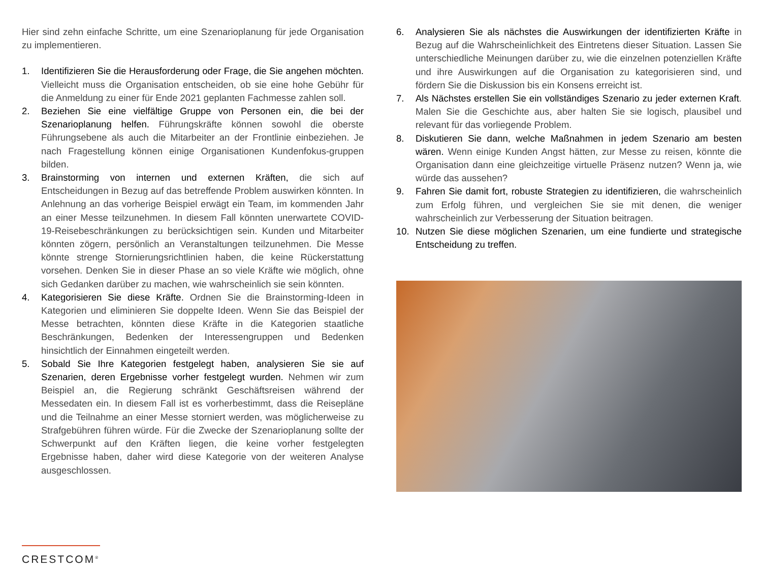Hier sind zehn einfache Schritte, um eine Szenarioplanung für jede Organisation zu implementieren.
1. Identifizieren Sie die Herausforderung oder Frage, die Sie angehen möchten. Vielleicht muss die Organisation entscheiden, ob sie eine hohe Gebühr für die Anmeldung zu einer für Ende 2021 geplanten Fachmesse zahlen soll.
2. Beziehen Sie eine vielfältige Gruppe von Personen ein, die bei der Szenarioplanung helfen. Führungskräfte können sowohl die oberste Führungsebene als auch die Mitarbeiter an der Frontlinie einbeziehen. Je nach Fragestellung können einige Organisationen Kundenfokus-gruppen bilden.
3. Brainstorming von internen und externen Kräften, die sich auf Entscheidungen in Bezug auf das betreffende Problem auswirken könnten. In Anlehnung an das vorherige Beispiel erwägt ein Team, im kommenden Jahr an einer Messe teilzunehmen. In diesem Fall könnten unerwartete COVID-19-Reisebeschränkungen zu berücksichtigen sein. Kunden und Mitarbeiter könnten zögern, persönlich an Veranstaltungen teilzunehmen. Die Messe könnte strenge Stornierungsrichtlinien haben, die keine Rückerstattung vorsehen. Denken Sie in dieser Phase an so viele Kräfte wie möglich, ohne sich Gedanken darüber zu machen, wie wahrscheinlich sie sein könnten.
4. Kategorisieren Sie diese Kräfte. Ordnen Sie die Brainstorming-Ideen in Kategorien und eliminieren Sie doppelte Ideen. Wenn Sie das Beispiel der Messe betrachten, könnten diese Kräfte in die Kategorien staatliche Beschränkungen, Bedenken der Interessengruppen und Bedenken hinsichtlich der Einnahmen eingeteilt werden.
5. Sobald Sie Ihre Kategorien festgelegt haben, analysieren Sie sie auf Szenarien, deren Ergebnisse vorher festgelegt wurden. Nehmen wir zum Beispiel an, die Regierung schränkt Geschäftsreisen während der Messedaten ein. In diesem Fall ist es vorherbestimmt, dass die Reisepläne und die Teilnahme an einer Messe storniert werden, was möglicherweise zu Strafgebühren führen würde. Für die Zwecke der Szenarioplanung sollte der Schwerpunkt auf den Kräften liegen, die keine vorher festgelegten Ergebnisse haben, daher wird diese Kategorie von der weiteren Analyse ausgeschlossen.
6. Analysieren Sie als nächstes die Auswirkungen der identifizierten Kräfte in Bezug auf die Wahrscheinlichkeit des Eintretens dieser Situation. Lassen Sie unterschiedliche Meinungen darüber zu, wie die einzelnen potenziellen Kräfte und ihre Auswirkungen auf die Organisation zu kategorisieren sind, und fördern Sie die Diskussion bis ein Konsens erreicht ist.
7. Als Nächstes erstellen Sie ein vollständiges Szenario zu jeder externen Kraft. Malen Sie die Geschichte aus, aber halten Sie sie logisch, plausibel und relevant für das vorliegende Problem.
8. Diskutieren Sie dann, welche Maßnahmen in jedem Szenario am besten wären. Wenn einige Kunden Angst hätten, zur Messe zu reisen, könnte die Organisation dann eine gleichzeitige virtuelle Präsenz nutzen? Wenn ja, wie würde das aussehen?
9. Fahren Sie damit fort, robuste Strategien zu identifizieren, die wahrscheinlich zum Erfolg führen, und vergleichen Sie sie mit denen, die weniger wahrscheinlich zur Verbesserung der Situation beitragen.
10. Nutzen Sie diese möglichen Szenarien, um eine fundierte und strategische Entscheidung zu treffen.
CRESTCOM<sup>®</sup>